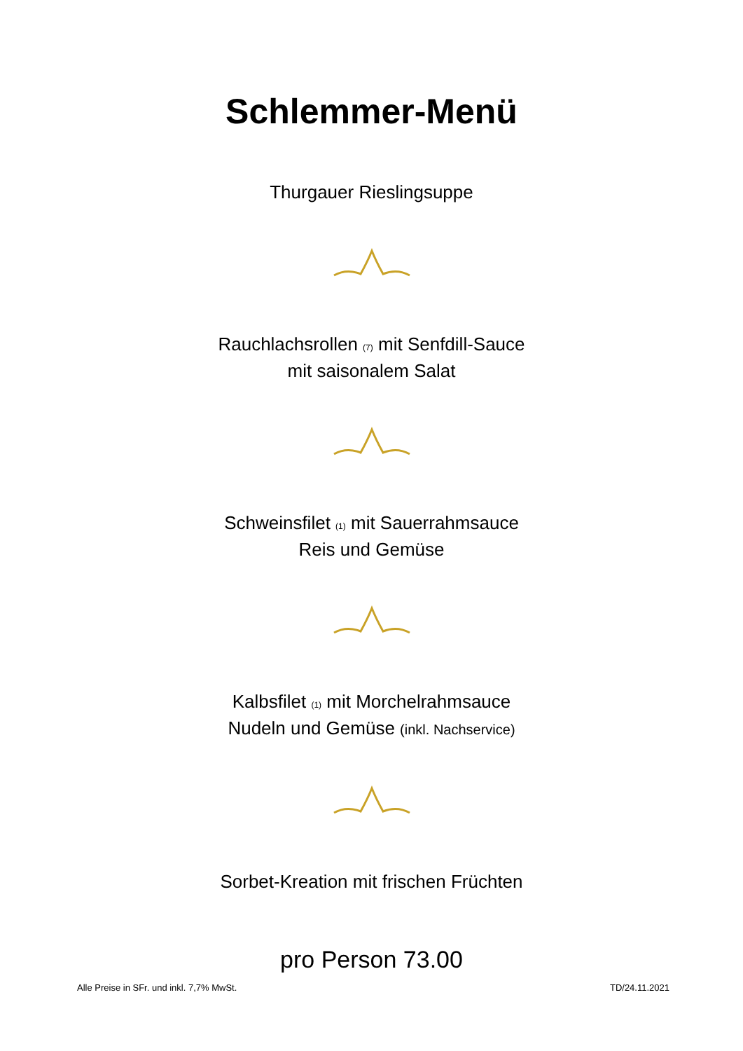Schlemmer-Menü
Thurgauer Rieslingsuppe
Rauchlachsrollen (7) mit Senfdill-Sauce
mit saisonalem Salat
Schweinsfilet (1) mit Sauerrahmsauce
Reis und Gemüse
Kalbsfilet (1) mit Morchelrahmsauce
Nudeln und Gemüse (inkl. Nachservice)
Sorbet-Kreation mit frischen Früchten
pro Person 73.00
Alle Preise in SFr. und inkl. 7,7% MwSt. TD/24.11.2021